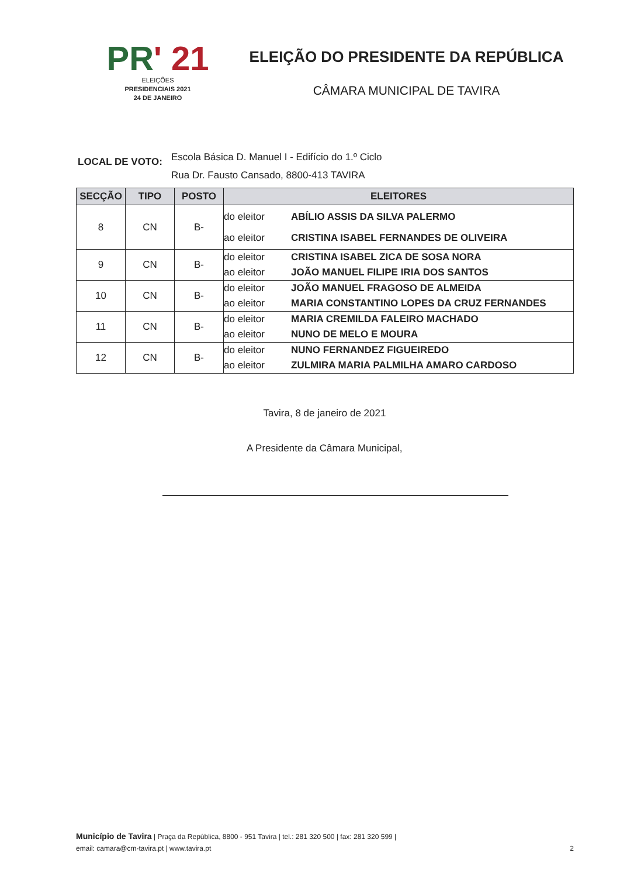PR' 21
ELEIÇÕES
PRESIDENCIAIS 2021
24 DE JANEIRO
ELEIÇÃO DO PRESIDENTE DA REPÚBLICA
CÂMARA MUNICIPAL DE TAVIRA
LOCAL DE VOTO:
Escola Básica D. Manuel I - Edifício do 1.º Ciclo
Rua Dr. Fausto Cansado, 8800-413 TAVIRA
| SECÇÃO | TIPO | POSTO | ELEITORES |
| --- | --- | --- | --- |
| 8 | CN | B- | do eleitor ABÍLIO ASSIS DA SILVA PALERMO ao eleitor CRISTINA ISABEL FERNANDES DE OLIVEIRA |
| 9 | CN | B- | do eleitor CRISTINA ISABEL ZICA DE SOSA NORA ao eleitor JOÃO MANUEL FILIPE IRIA DOS SANTOS |
| 10 | CN | B- | do eleitor JOÃO MANUEL FRAGOSO DE ALMEIDA ao eleitor MARIA CONSTANTINO LOPES DA CRUZ FERNANDES |
| 11 | CN | B- | do eleitor MARIA CREMILDA FALEIRO MACHADO ao eleitor NUNO DE MELO E MOURA |
| 12 | CN | B- | do eleitor NUNO FERNANDEZ FIGUEIREDO ao eleitor ZULMIRA MARIA PALMILHA AMARO CARDOSO |
Tavira, 8 de janeiro de 2021
A Presidente da Câmara Municipal,
Município de Tavira | Praça da República, 8800 - 951 Tavira | tel.: 281 320 500 | fax: 281 320 599 |
email: camara@cm-tavira.pt | www.tavira.pt 2